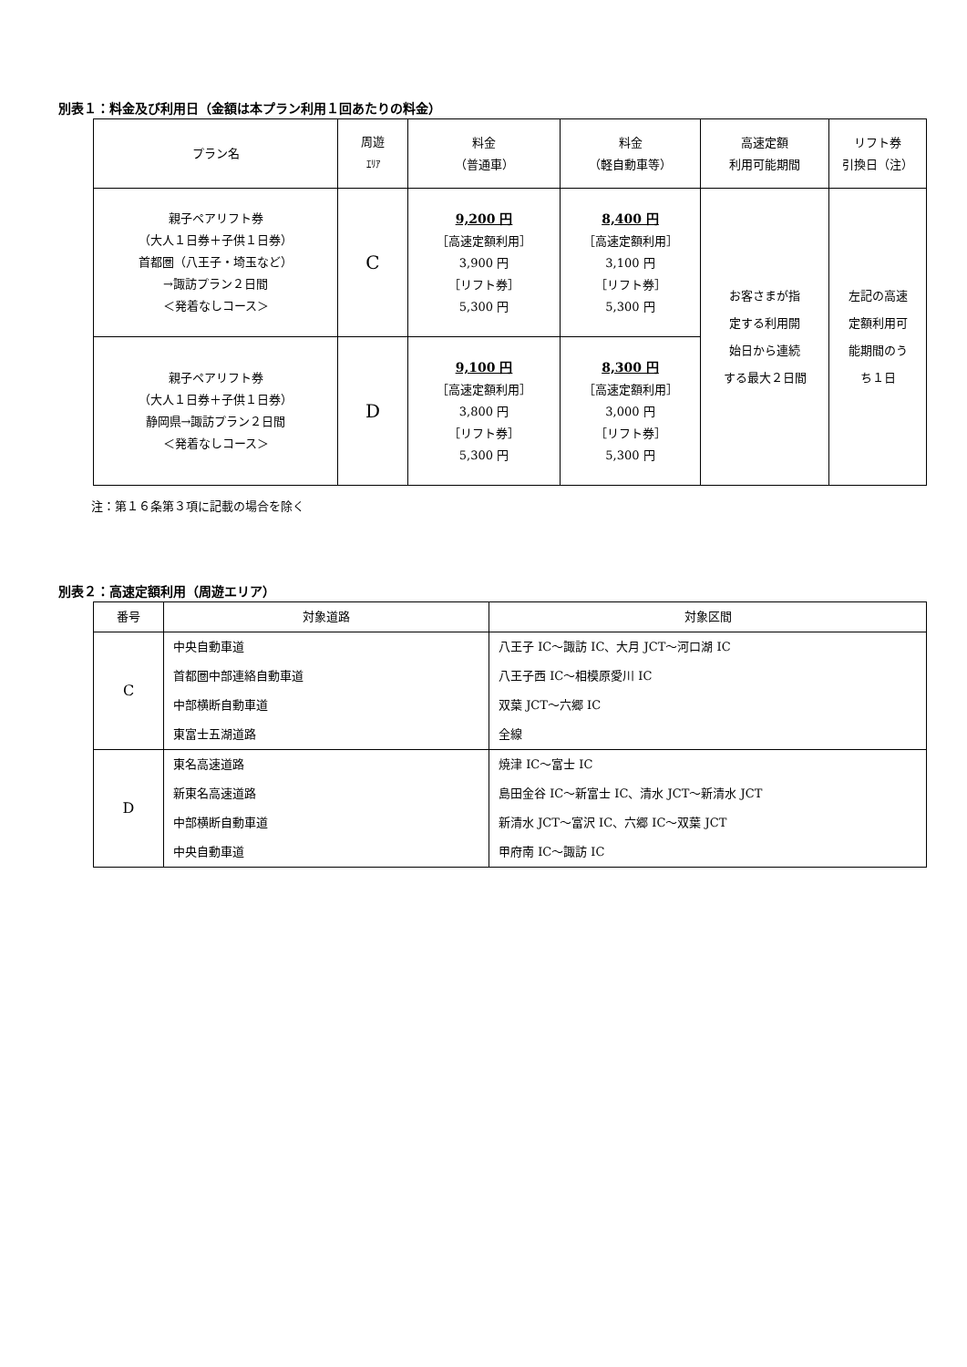別表１：料金及び利用日（金額は本プラン利用１回あたりの料金）
| プラン名 | 周遊 ｴﾘｱ | 料金 （普通車） | 料金 （軽自動車等） | 高速定額 利用可能期間 | リフト券 引換日（注） |
| --- | --- | --- | --- | --- | --- |
| 親子ペアリフト券 （大人１日券＋子供１日券） 首都圏（八王子・埼玉など） →諏訪プラン２日間 ＜発着なしコース＞ | C | 9,200 円 ［高速定額利用］ 3,900 円 ［リフト券］ 5,300 円 | 8,400 円 ［高速定額利用］ 3,100 円 ［リフト券］ 5,300 円 | お客さまが指 定する利用開 始日から連続 する最大２日間 | 左記の高速 定額利用可 能期間のう ち１日 |
| 親子ペアリフト券 （大人１日券＋子供１日券） 静岡県→諏訪プラン２日間 ＜発着なしコース＞ | D | 9,100 円 ［高速定額利用］ 3,800 円 ［リフト券］ 5,300 円 | 8,300 円 ［高速定額利用］ 3,000 円 ［リフト券］ 5,300 円 | | |
注：第１６条第３項に記載の場合を除く
別表２：高速定額利用（周遊エリア）
| 番号 | 対象道路 | 対象区間 |
| --- | --- | --- |
| C | 中央自動車道 | 八王子 IC～諏訪 IC、大月 JCT～河口湖 IC |
| | 首都圏中部連絡自動車道 | 八王子西 IC～相模原愛川 IC |
| | 中部横断自動車道 | 双葉 JCT～六郷 IC |
| | 東富士五湖道路 | 全線 |
| D | 東名高速道路 | 焼津 IC～富士 IC |
| | 新東名高速道路 | 島田金谷 IC～新富士 IC、清水 JCT～新清水 JCT |
| | 中部横断自動車道 | 新清水 JCT～富沢 IC、六郷 IC～双葉 JCT |
| | 中央自動車道 | 甲府南 IC～諏訪 IC |